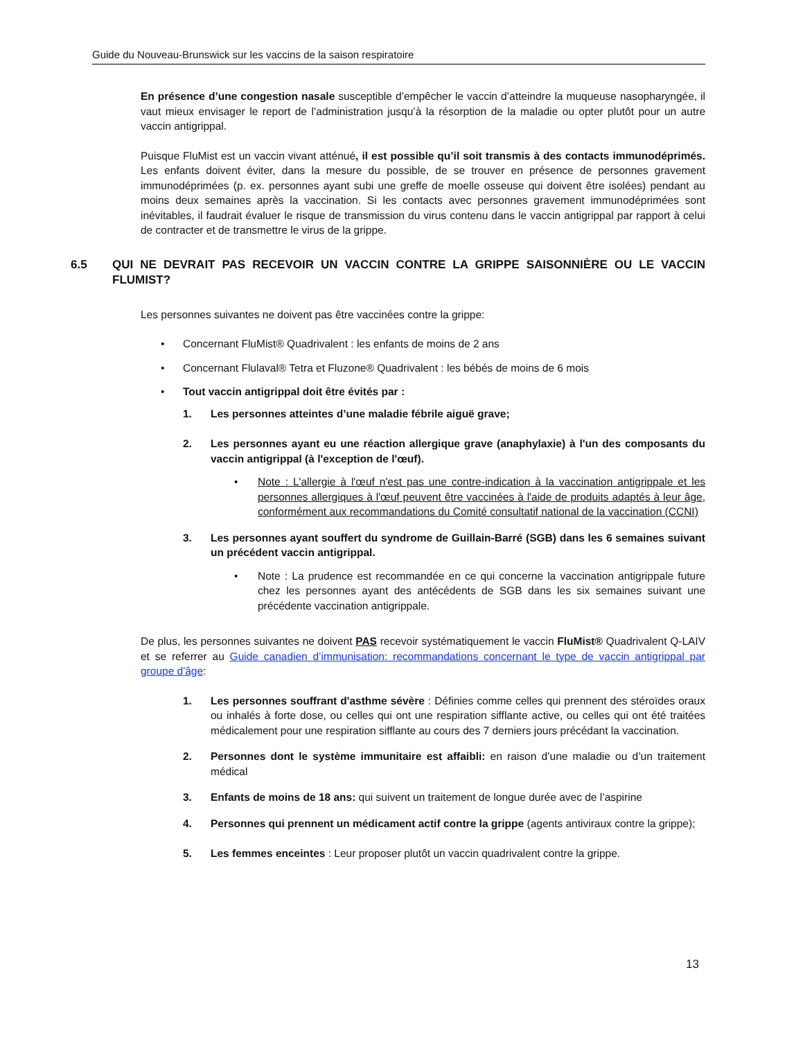Guide du Nouveau-Brunswick sur les vaccins de la saison respiratoire
En présence d’une congestion nasale susceptible d’empêcher le vaccin d’atteindre la muqueuse nasopharyngée, il vaut mieux envisager le report de l’administration jusqu’à la résorption de la maladie ou opter plutôt pour un autre vaccin antigrippal.
Puisque FluMist est un vaccin vivant atténué, il est possible qu’il soit transmis à des contacts immunodéprimés. Les enfants doivent éviter, dans la mesure du possible, de se trouver en présence de personnes gravement immunodéprimées (p. ex. personnes ayant subi une greffe de moelle osseuse qui doivent être isolées) pendant au moins deux semaines après la vaccination. Si les contacts avec personnes gravement immunodéprimées sont inévitables, il faudrait évaluer le risque de transmission du virus contenu dans le vaccin antigrippal par rapport à celui de contracter et de transmettre le virus de la grippe.
6.5 QUI NE DEVRAIT PAS RECEVOIR UN VACCIN CONTRE LA GRIPPE SAISONNIÈRE OU LE VACCIN FLUMIST?
Les personnes suivantes ne doivent pas être vaccinées contre la grippe:
• Concernant FluMist® Quadrivalent : les enfants de moins de 2 ans
• Concernant Flulaval® Tetra et Fluzone® Quadrivalent : les bébés de moins de 6 mois
• Tout vaccin antigrippal doit être évités par :
1. Les personnes atteintes d’une maladie fébrile aiguë grave;
2. Les personnes ayant eu une réaction allergique grave (anaphylaxie) à l'un des composants du vaccin antigrippal (à l'exception de l'œuf).
• Note : L'allergie à l'œuf n'est pas une contre-indication à la vaccination antigrippale et les personnes allergiques à l'œuf peuvent être vaccinées à l'aide de produits adaptés à leur âge, conformément aux recommandations du Comité consultatif national de la vaccination (CCNI)
3. Les personnes ayant souffert du syndrome de Guillain-Barré (SGB) dans les 6 semaines suivant un précédent vaccin antigrippal.
• Note : La prudence est recommandée en ce qui concerne la vaccination antigrippale future chez les personnes ayant des antécédents de SGB dans les six semaines suivant une précédente vaccination antigrippale.
De plus, les personnes suivantes ne doivent PAS recevoir systématiquement le vaccin FluMist® Quadrivalent Q-LAIV et se referrer au Guide canadien d’immunisation: recommandations concernant le type de vaccin antigrippal par groupe d'âge:
1. Les personnes souffrant d'asthme sévère : Définies comme celles qui prennent des stéroïdes oraux ou inhalés à forte dose, ou celles qui ont une respiration sifflante active, ou celles qui ont été traitées médicalement pour une respiration sifflante au cours des 7 derniers jours précédant la vaccination.
2. Personnes dont le système immunitaire est affaibli: en raison d’une maladie ou d’un traitement médical
3. Enfants de moins de 18 ans: qui suivent un traitement de longue durée avec de l’aspirine
4. Personnes qui prennent un médicament actif contre la grippe (agents antiviraux contre la grippe);
5. Les femmes enceintes : Leur proposer plutôt un vaccin quadrivalent contre la grippe.
13